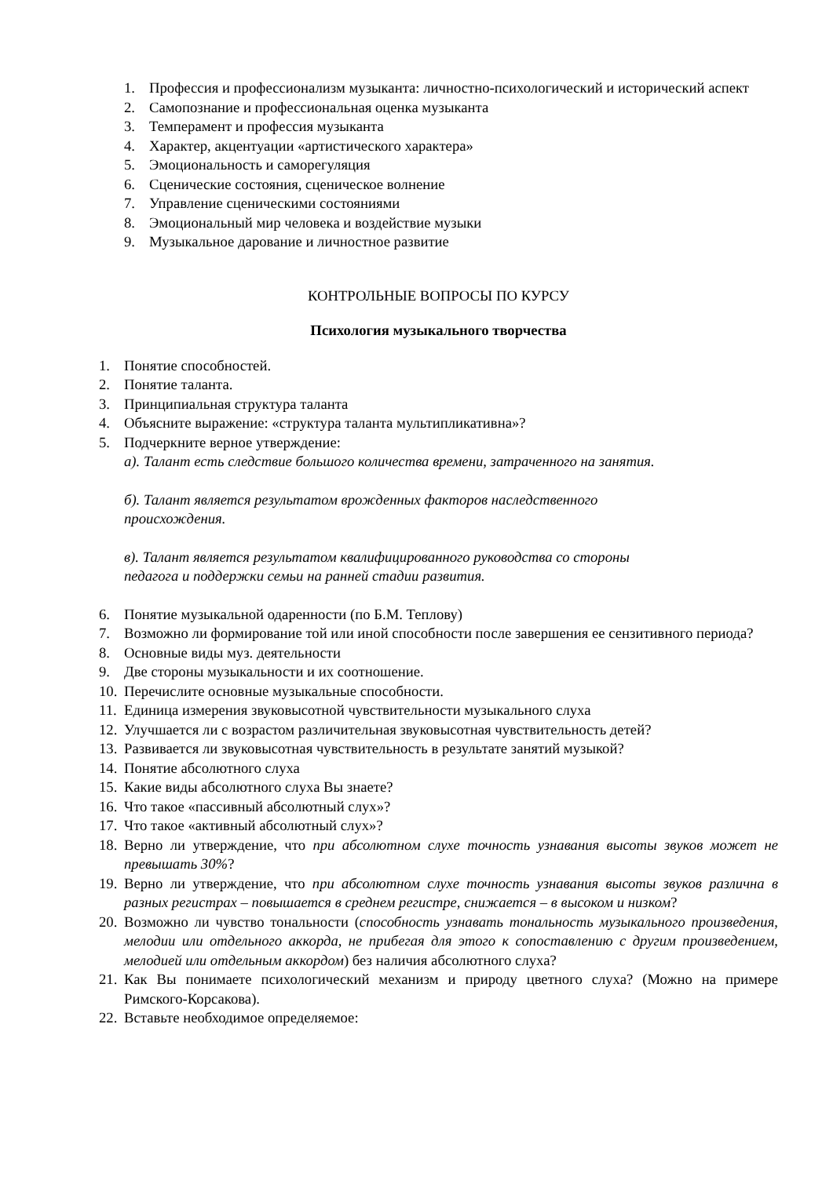1. Профессия и профессионализм музыканта: личностно-психологический и исторический аспект
2. Самопознание и профессиональная оценка музыканта
3. Темперамент и профессия музыканта
4. Характер, акцентуации «артистического характера»
5. Эмоциональность и саморегуляция
6. Сценические состояния, сценическое волнение
7. Управление сценическими состояниями
8. Эмоциональный мир человека и воздействие музыки
9. Музыкальное дарование и личностное развитие
КОНТРОЛЬНЫЕ ВОПРОСЫ ПО КУРСУ
Психология музыкального творчества
1. Понятие способностей.
2. Понятие таланта.
3. Принципиальная структура таланта
4. Объясните выражение: «структура таланта мультипликативна»?
5. Подчеркните верное утверждение:
а). Талант есть следствие большого количества времени, затраченного на занятия.
б). Талант является результатом врожденных факторов наследственного
происхождения.
в). Талант является результатом квалифицированного руководства со стороны
педагога и поддержки семьи на ранней стадии развития.
6. Понятие музыкальной одаренности (по Б.М. Теплову)
7. Возможно ли формирование той или иной способности после завершения ее сензитивного периода?
8. Основные виды муз. деятельности
9. Две стороны музыкальности и их соотношение.
10. Перечислите основные музыкальные способности.
11. Единица измерения звуковысотной чувствительности музыкального слуха
12. Улучшается ли с возрастом различительная звуковысотная чувствительность детей?
13. Развивается ли звуковысотная чувствительность в результате занятий музыкой?
14. Понятие абсолютного слуха
15. Какие виды абсолютного слуха Вы знаете?
16. Что такое «пассивный абсолютный слух»?
17. Что такое «активный абсолютный слух»?
18. Верно ли утверждение, что при абсолютном слухе точность узнавания высоты звуков может не превышать 30%?
19. Верно ли утверждение, что при абсолютном слухе точность узнавания высоты звуков различна в разных регистрах – повышается в среднем регистре, снижается – в высоком и низком?
20. Возможно ли чувство тональности (способность узнавать тональность музыкального произведения, мелодии или отдельного аккорда, не прибегая для этого к сопоставлению с другим произведением, мелодией или отдельным аккордом) без наличия абсолютного слуха?
21. Как Вы понимаете психологический механизм и природу цветного слуха? (Можно на примере Римского-Корсакова).
22. Вставьте необходимое определяемое: